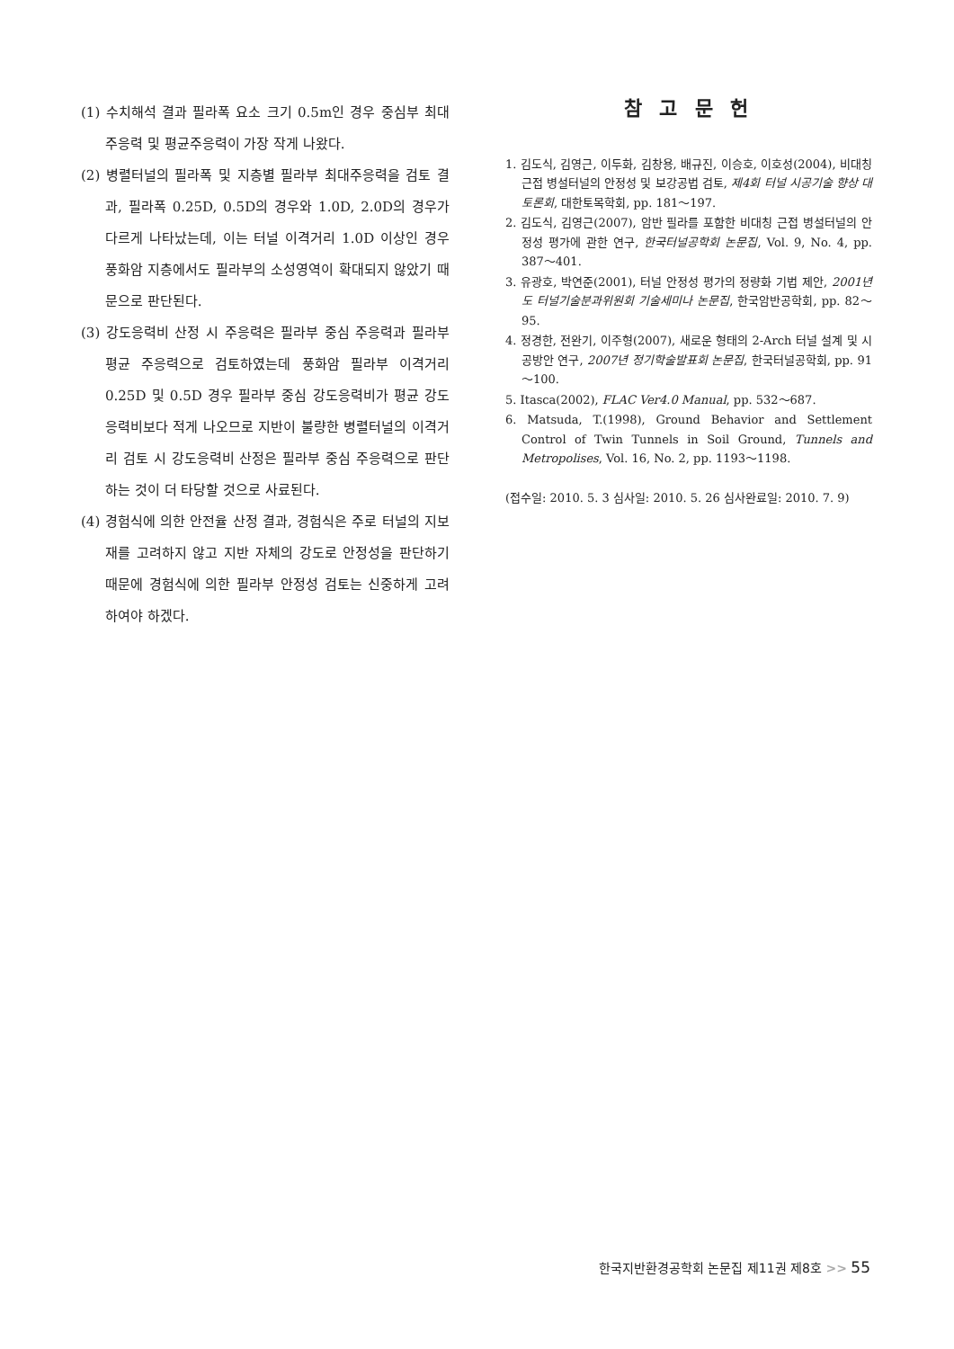(1) 수치해석 결과 필라폭 요소 크기 0.5m인 경우 중심부 최대주응력 및 평균주응력이 가장 작게 나왔다.
(2) 병렬터널의 필라폭 및 지층별 필라부 최대주응력을 검토 결과, 필라폭 0.25D, 0.5D의 경우와 1.0D, 2.0D의 경우가 다르게 나타났는데, 이는 터널 이격거리 1.0D 이상인 경우 풍화암 지층에서도 필라부의 소성영역이 확대되지 않았기 때문으로 판단된다.
(3) 강도응력비 산정 시 주응력은 필라부 중심 주응력과 필라부 평균 주응력으로 검토하였는데 풍화암 필라부 이격거리 0.25D 및 0.5D 경우 필라부 중심 강도응력비가 평균 강도응력비보다 적게 나오므로 지반이 불량한 병렬터널의 이격거리 검토 시 강도응력비 산정은 필라부 중심 주응력으로 판단하는 것이 더 타당할 것으로 사료된다.
(4) 경험식에 의한 안전율 산정 결과, 경험식은 주로 터널의 지보재를 고려하지 않고 지반 자체의 강도로 안정성을 판단하기 때문에 경험식에 의한 필라부 안정성 검토는 신중하게 고려하여야 하겠다.
참 고 문 헌
1. 김도식, 김영근, 이두화, 김창용, 배규진, 이승호, 이호성(2004), 비대칭 근접 병설터널의 안정성 및 보강공법 검토, 제4회 터널 시공기술 향상 대토론회, 대한토목학회, pp. 181～197.
2. 김도식, 김영근(2007), 암반 필라를 포함한 비대칭 근접 병설터널의 안정성 평가에 관한 연구, 한국터널공학회 논문집, Vol. 9, No. 4, pp. 387～401.
3. 유광호, 박연준(2001), 터널 안정성 평가의 정량화 기법 제안, 2001년도 터널기술분과위원회 기술세미나 논문집, 한국암반공학회, pp. 82～95.
4. 정경한, 전완기, 이주형(2007), 새로운 형태의 2-Arch 터널 설계 및 시공방안 연구, 2007년 정기학술발표회 논문집, 한국터널공학회, pp. 91～100.
5. Itasca(2002), FLAC Ver4.0 Manual, pp. 532～687.
6. Matsuda, T.(1998), Ground Behavior and Settlement Control of Twin Tunnels in Soil Ground, Tunnels and Metropolises, Vol. 16, No. 2, pp. 1193～1198.
(접수일: 2010. 5. 3 심사일: 2010. 5. 26 심사완료일: 2010. 7. 9)
한국지반환경공학회 논문집 제11권 제8호 >> 55